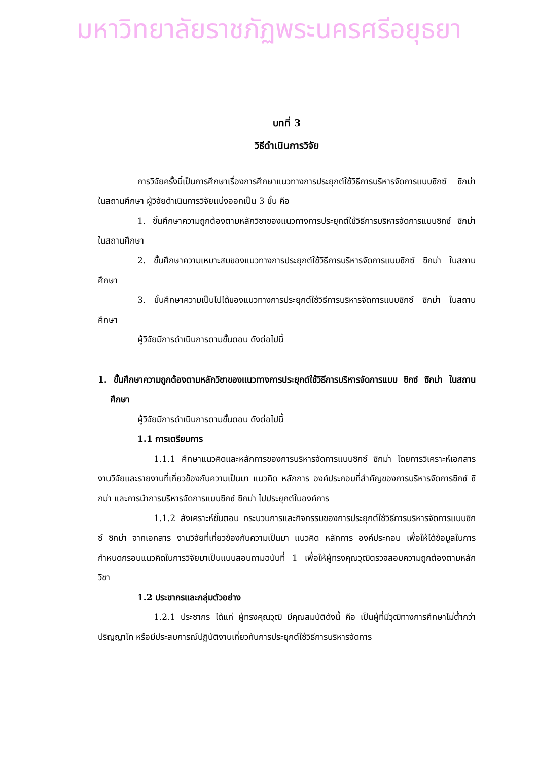มหาวิทยาลัยราชภัฏพระนครศรีอยุธยา
บทที่ 3
วิธีดำเนินการวิจัย
การวิจัยครั้งนี้เป็นการศึกษาเรื่องการศึกษาแนวทางการประยุกต์ใช้วิธีการบริหารจัดการแบบซิกซ์ ซิกม่า ในสถานศึกษา ผู้วิจัยดำเนินการวิจัยแบ่งออกเป็น 3 ขั้น คือ
1. ขั้นศึกษาความถูกต้องตามหลักวิชาของแนวทางการประยุกต์ใช้วิธีการบริหารจัดการแบบซิกซ์ ซิกม่า ในสถานศึกษา
2. ขั้นศึกษาความเหมาะสมของแนวทางการประยุกต์ใช้วิธีการบริหารจัดการแบบซิกซ์ ซิกม่า ในสถานศึกษา
3. ขั้นศึกษาความเป็นไปได้ของแนวทางการประยุกต์ใช้วิธีการบริหารจัดการแบบซิกซ์ ซิกม่า ในสถานศึกษา
ผู้วิจัยมีการดำเนินการตามขั้นตอน ดังต่อไปนี้
1. ขั้นศึกษาความถูกต้องตามหลักวิชาของแนวทางการประยุกต์ใช้วิธีการบริหารจัดการแบบ ซิกซ์ ซิกม่า ในสถานศึกษา
ผู้วิจัยมีการดำเนินการตามขั้นตอน ดังต่อไปนี้
1.1 การเตรียมการ
1.1.1 ศึกษาแนวคิดและหลักการของการบริหารจัดการแบบซิกซ์ ซิกม่า โดยการวิเคราะห์เอกสาร งานวิจัยและรายงานที่เกี่ยวข้องกับความเป็นมา แนวคิด หลักการ องค์ประกอบที่สำคัญของการบริหารจัดการซิกซ์ ซิกม่า และการนำการบริหารจัดการแบบซิกซ์ ซิกม่า ไปประยุกต์ในองค์การ
1.1.2 สังเคราะห์ขั้นตอน กระบวนการและกิจกรรมของการประยุกต์ใช้วิธีการบริหารจัดการแบบซิกซ์ ซิกม่า จากเอกสาร งานวิจัยที่เกี่ยวข้องกับความเป็นมา แนวคิด หลักการ องค์ประกอบ เพื่อให้ได้ข้อมูลในการกำหนดกรอบแนวคิดในการวิจัยมาเป็นแบบสอบถามฉบับที่ 1 เพื่อให้ผู้ทรงคุณวุฒิตรวจสอบความถูกต้องตามหลักวิชา
1.2 ประชากรและกลุ่มตัวอย่าง
1.2.1 ประชากร ได้แก่ ผู้ทรงคุณวุฒิ มีคุณสมบัติดังนี้ คือ เป็นผู้ที่มีวุฒิทางการศึกษาไม่ต่ำกว่าปริญญาโท หรือมีประสบการณ์ปฏิบัติงานเกี่ยวกับการประยุกต์ใช้วิธีการบริหารจัดการ